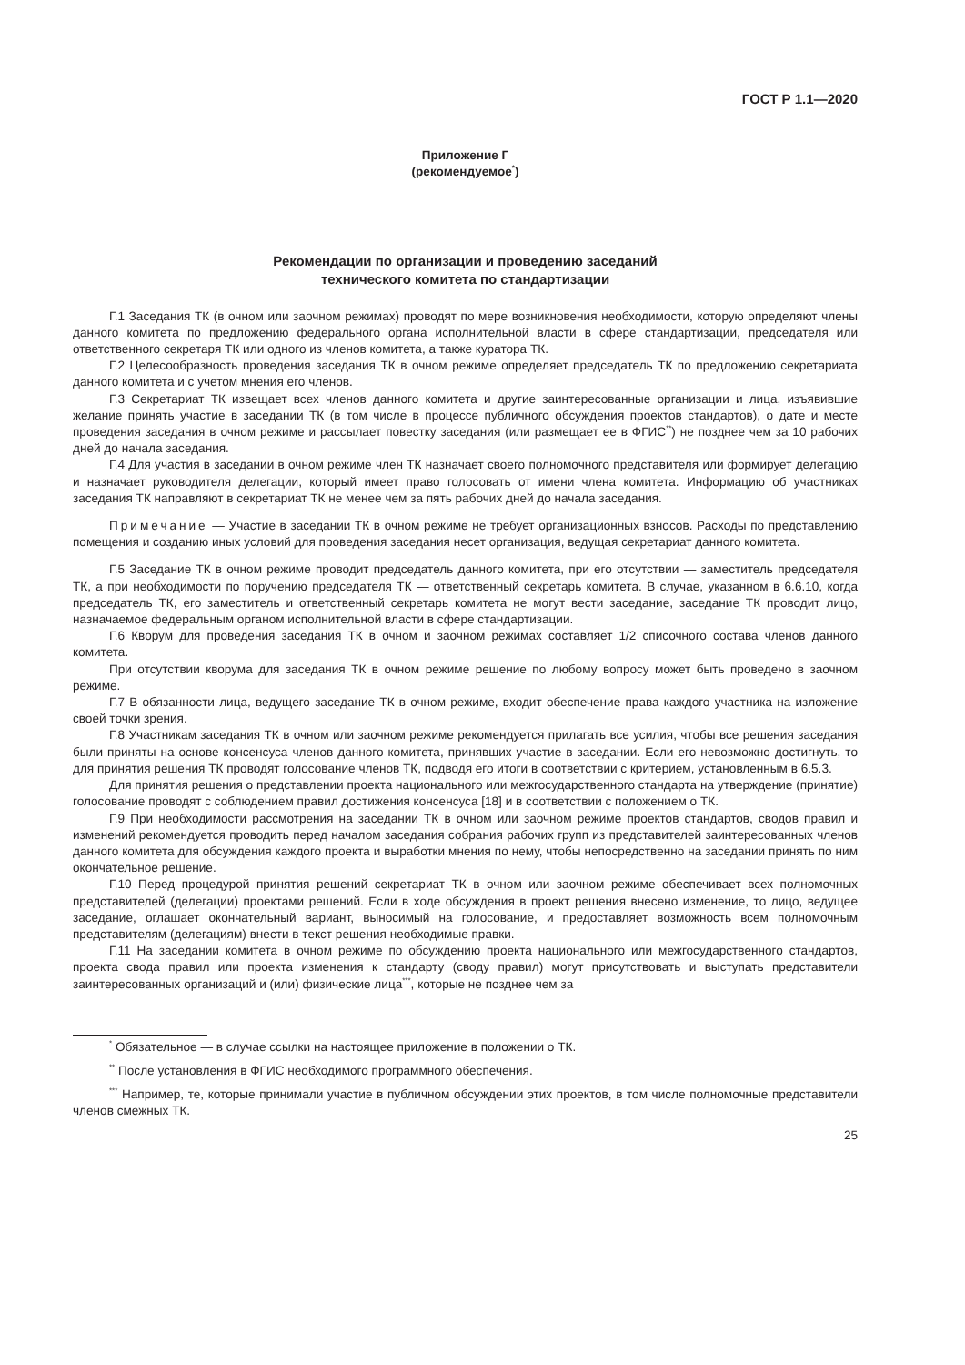ГОСТ Р 1.1—2020
Приложение Г
(рекомендуемое<sup>*</sup>)
Рекомендации по организации и проведению заседаний
технического комитета по стандартизации
Г.1 Заседания ТК (в очном или заочном режимах) проводят по мере возникновения необходимости, которую определяют члены данного комитета по предложению федерального органа исполнительной власти в сфере стандартизации, председателя или ответственного секретаря ТК или одного из членов комитета, а также куратора ТК.
Г.2 Целесообразность проведения заседания ТК в очном режиме определяет председатель ТК по предложению секретариата данного комитета и с учетом мнения его членов.
Г.3 Секретариат ТК извещает всех членов данного комитета и другие заинтересованные организации и лица, изъявившие желание принять участие в заседании ТК (в том числе в процессе публичного обсуждения проектов стандартов), о дате и месте проведения заседания в очном режиме и рассылает повестку заседания (или размещает ее в ФГИС<sup>**</sup>) не позднее чем за 10 рабочих дней до начала заседания.
Г.4 Для участия в заседании в очном режиме член ТК назначает своего полномочного представителя или формирует делегацию и назначает руководителя делегации, который имеет право голосовать от имени члена комитета. Информацию об участниках заседания ТК направляют в секретариат ТК не менее чем за пять рабочих дней до начала заседания.
Примечание — Участие в заседании ТК в очном режиме не требует организационных взносов. Расходы по представлению помещения и созданию иных условий для проведения заседания несет организация, ведущая секретариат данного комитета.
Г.5 Заседание ТК в очном режиме проводит председатель данного комитета, при его отсутствии — заместитель председателя ТК, а при необходимости по поручению председателя ТК — ответственный секретарь комитета. В случае, указанном в 6.6.10, когда председатель ТК, его заместитель и ответственный секретарь комитета не могут вести заседание, заседание ТК проводит лицо, назначаемое федеральным органом исполнительной власти в сфере стандартизации.
Г.6 Кворум для проведения заседания ТК в очном и заочном режимах составляет 1/2 списочного состава членов данного комитета.
При отсутствии кворума для заседания ТК в очном режиме решение по любому вопросу может быть проведено в заочном режиме.
Г.7 В обязанности лица, ведущего заседание ТК в очном режиме, входит обеспечение права каждого участника на изложение своей точки зрения.
Г.8 Участникам заседания ТК в очном или заочном режиме рекомендуется прилагать все усилия, чтобы все решения заседания были приняты на основе консенсуса членов данного комитета, принявших участие в заседании. Если его невозможно достигнуть, то для принятия решения ТК проводят голосование членов ТК, подводя его итоги в соответствии с критерием, установленным в 6.5.3.
Для принятия решения о представлении проекта национального или межгосударственного стандарта на утверждение (принятие) голосование проводят с соблюдением правил достижения консенсуса [18] и в соответствии с положением о ТК.
Г.9 При необходимости рассмотрения на заседании ТК в очном или заочном режиме проектов стандартов, сводов правил и изменений рекомендуется проводить перед началом заседания собрания рабочих групп из представителей заинтересованных членов данного комитета для обсуждения каждого проекта и выработки мнения по нему, чтобы непосредственно на заседании принять по ним окончательное решение.
Г.10 Перед процедурой принятия решений секретариат ТК в очном или заочном режиме обеспечивает всех полномочных представителей (делегации) проектами решений. Если в ходе обсуждения в проект решения внесено изменение, то лицо, ведущее заседание, оглашает окончательный вариант, выносимый на голосование, и предоставляет возможность всем полномочным представителям (делегациям) внести в текст решения необходимые правки.
Г.11 На заседании комитета в очном режиме по обсуждению проекта национального или межгосударственного стандартов, проекта свода правил или проекта изменения к стандарту (своду правил) могут присутствовать и выступать представители заинтересованных организаций и (или) физические лица<sup>***</sup>, которые не позднее чем за
<sup>*</sup> Обязательное — в случае ссылки на настоящее приложение в положении о ТК.
<sup>**</sup> После установления в ФГИС необходимого программного обеспечения.
<sup>***</sup> Например, те, которые принимали участие в публичном обсуждении этих проектов, в том числе полномочные представители членов смежных ТК.
25